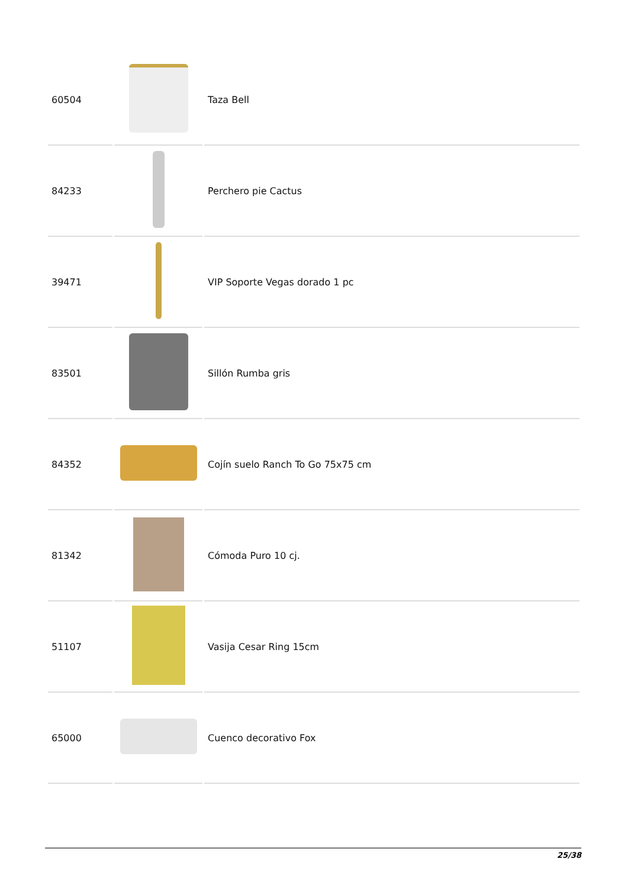| 60504 | | Taza Bell |
| 84233 | | Perchero pie Cactus |
| 39471 | | VIP Soporte Vegas dorado 1 pc |
| 83501 | | Sillón Rumba gris |
| 84352 | | Cojín suelo Ranch To Go 75x75 cm |
| 81342 | | Cómoda Puro 10 cj. |
| 51107 | | Vasija Cesar Ring 15cm |
| 65000 | | Cuenco decorativo Fox |
25/38